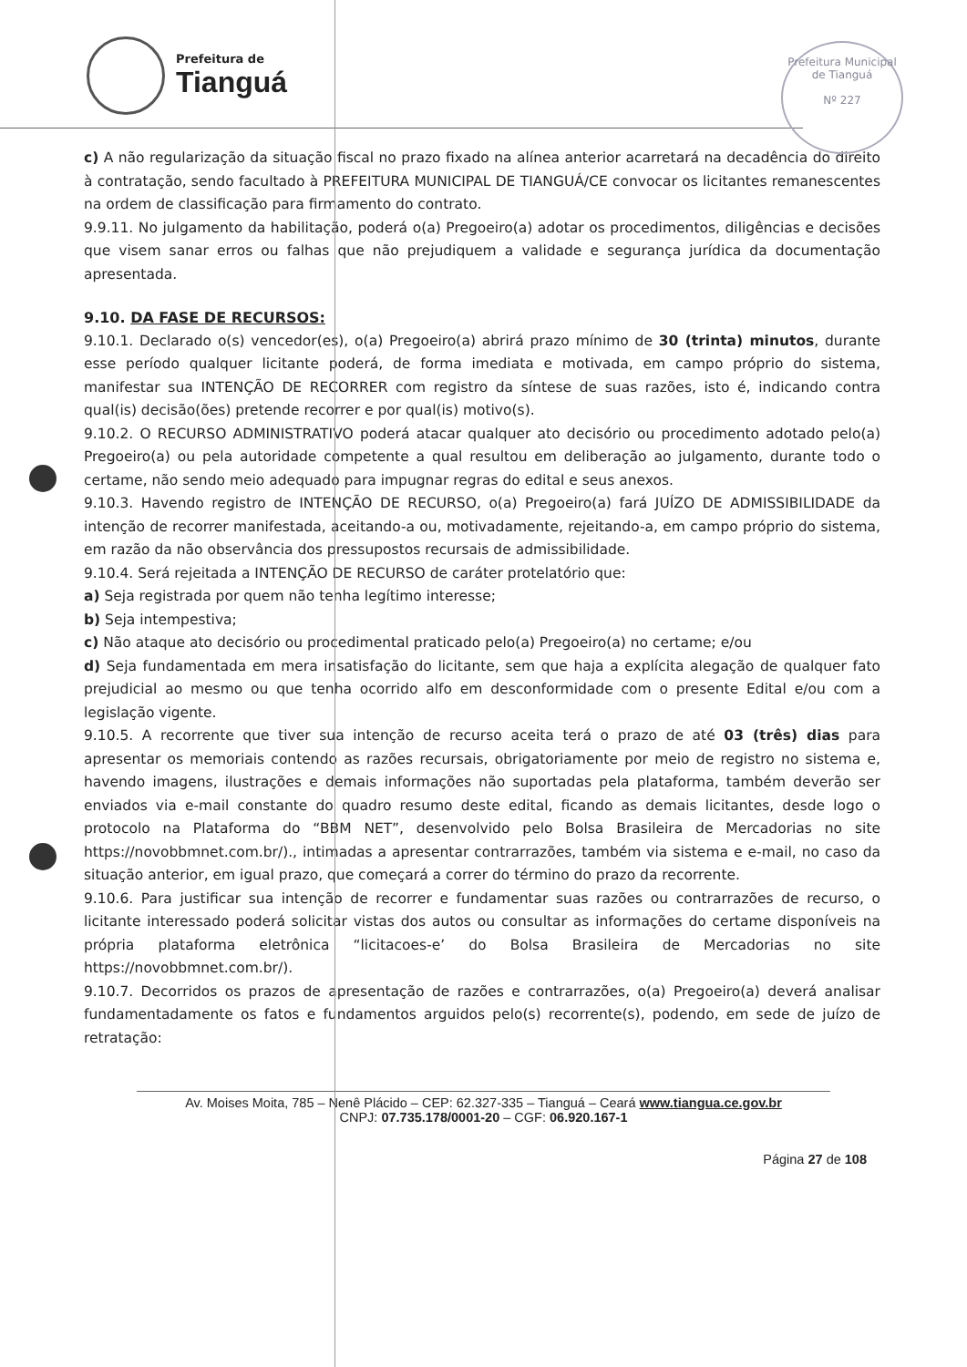Prefeitura de
Tianguá
Prefeitura Municipal de Tianguá
Nº 227
c) A não regularização da situação fiscal no prazo fixado na alínea anterior acarretará na decadência do direito à contratação, sendo facultado à PREFEITURA MUNICIPAL DE TIANGUÁ/CE convocar os licitantes remanescentes na ordem de classificação para firmamento do contrato.
9.9.11. No julgamento da habilitação, poderá o(a) Pregoeiro(a) adotar os procedimentos, diligências e decisões que visem sanar erros ou falhas que não prejudiquem a validade e segurança jurídica da documentação apresentada.
9.10. DA FASE DE RECURSOS:
9.10.1. Declarado o(s) vencedor(es), o(a) Pregoeiro(a) abrirá prazo mínimo de 30 (trinta) minutos, durante esse período qualquer licitante poderá, de forma imediata e motivada, em campo próprio do sistema, manifestar sua INTENÇÃO DE RECORRER com registro da síntese de suas razões, isto é, indicando contra qual(is) decisão(ões) pretende recorrer e por qual(is) motivo(s).
9.10.2. O RECURSO ADMINISTRATIVO poderá atacar qualquer ato decisório ou procedimento adotado pelo(a) Pregoeiro(a) ou pela autoridade competente a qual resultou em deliberação ao julgamento, durante todo o certame, não sendo meio adequado para impugnar regras do edital e seus anexos.
9.10.3. Havendo registro de INTENÇÃO DE RECURSO, o(a) Pregoeiro(a) fará JUÍZO DE ADMISSIBILIDADE da intenção de recorrer manifestada, aceitando-a ou, motivadamente, rejeitando-a, em campo próprio do sistema, em razão da não observância dos pressupostos recursais de admissibilidade.
9.10.4. Será rejeitada a INTENÇÃO DE RECURSO de caráter protelatório que:
a) Seja registrada por quem não tenha legítimo interesse;
b) Seja intempestiva;
c) Não ataque ato decisório ou procedimental praticado pelo(a) Pregoeiro(a) no certame; e/ou
d) Seja fundamentada em mera insatisfação do licitante, sem que haja a explícita alegação de qualquer fato prejudicial ao mesmo ou que tenha ocorrido alfo em desconformidade com o presente Edital e/ou com a legislação vigente.
9.10.5. A recorrente que tiver sua intenção de recurso aceita terá o prazo de até 03 (três) dias para apresentar os memoriais contendo as razões recursais, obrigatoriamente por meio de registro no sistema e, havendo imagens, ilustrações e demais informações não suportadas pela plataforma, também deverão ser enviados via e-mail constante do quadro resumo deste edital, ficando as demais licitantes, desde logo o protocolo na Plataforma do “BBM NET”, desenvolvido pelo Bolsa Brasileira de Mercadorias no site https://novobbmnet.com.br/)., intimadas a apresentar contrarrazões, também via sistema e e-mail, no caso da situação anterior, em igual prazo, que começará a correr do término do prazo da recorrente.
9.10.6. Para justificar sua intenção de recorrer e fundamentar suas razões ou contrarrazões de recurso, o licitante interessado poderá solicitar vistas dos autos ou consultar as informações do certame disponíveis na própria plataforma eletrônica “licitacoes-e’ do Bolsa Brasileira de Mercadorias no site https://novobbmnet.com.br/).
9.10.7. Decorridos os prazos de apresentação de razões e contrarrazões, o(a) Pregoeiro(a) deverá analisar fundamentadamente os fatos e fundamentos arguidos pelo(s) recorrente(s), podendo, em sede de juízo de retratação:
Av. Moises Moita, 785 – Nenê Plácido – CEP: 62.327-335 – Tianguá – Ceará www.tiangua.ce.gov.br
CNPJ: 07.735.178/0001-20 – CGF: 06.920.167-1
Página 27 de 108